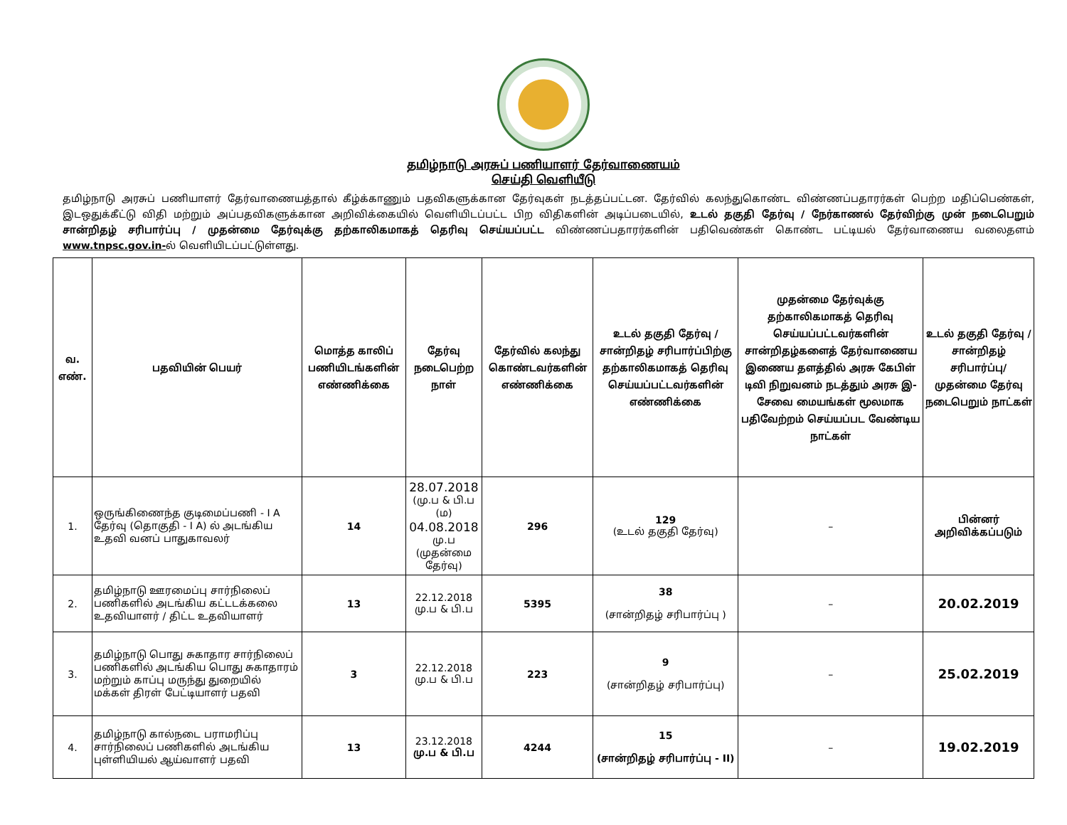தமிழ்நாடு அரசுப் பணியாளர் தேர்வாணையம்
செய்தி வெளியீடு
தமிழ்நாடு அரசுப் பணியாளர் தேர்வாணையத்தால் கீழ்க்காணும் பதவிகளுக்கான தேர்வுகள் நடத்தப்பட்டன. தேர்வில் கலந்துகொண்ட விண்ணப்பதாரர்கள் பெற்ற மதிப்பெண்கள், இடஒதுக்கீட்டு விதி மற்றும் அப்பதவிகளுக்கான அறிவிக்கையில் வெளியிடப்பட்ட பிற விதிகளின் அடிப்படையில், உடல் தகுதி தேர்வு / நேர்காணல் தேர்விற்கு முன் நடைபெறும் சான்றிதழ் சரிபார்ப்பு / முதன்மை தேர்வுக்கு தற்காலிகமாகத் தெரிவு செய்யப்பட்ட விண்ணப்பதாரர்களின் பதிவெண்கள் கொண்ட பட்டியல் தேர்வாணைய வலைதளம் www.tnpsc.gov.in-ல் வெளியிடப்பட்டுள்ளது.
| வ. எண். | பதவியின் பெயர் | மொத்த காலிப் பணியிடங்களின் எண்ணிக்கை | தேர்வு நடைபெற்ற நாள் | தேர்வில் கலந்து கொண்டவர்களின் எண்ணிக்கை | உடல் தகுதி தேர்வு / சான்றிதழ் சரிபார்ப்பிற்கு தற்காலிகமாகத் தெரிவு செய்யப்பட்டவர்களின் எண்ணிக்கை | முதன்மை தேர்வுக்கு தற்காலிகமாகத் தெரிவு செய்யப்பட்டவர்களின் சான்றிதழ்களைத் தேர்வாணைய இணைய தளத்தில் அரசு கேபிள் டிவி நிறுவனம் நடத்தும் அரசு இ-சேவை மையங்கள் மூலமாக பதிவேற்றம் செய்யப்பட வேண்டிய நாட்கள் | உடல் தகுதி தேர்வு / சான்றிதழ் சரிபார்ப்பு/ முதன்மை தேர்வு நடைபெறும் நாட்கள் |
| --- | --- | --- | --- | --- | --- | --- | --- |
| 1. | ஒருங்கிணைந்த குடிமைப்பணி - I A தேர்வு (தொகுதி - I A) ல் அடங்கிய உதவி வனப் பாதுகாவலர் | 14 | 28.07.2018 (மு.ப & பி.ப (ம) 04.08.2018 மு.ப (முதன்மை தேர்வு) | 296 | 129 (உடல் தகுதி தேர்வு) | – | பின்னர் அறிவிக்கப்படும் |
| 2. | தமிழ்நாடு ஊரமைப்பு சார்நிலைப் பணிகளில் அடங்கிய கட்டடக்கலை உதவியாளர் / திட்ட உதவியாளர் | 13 | 22.12.2018 மு.ப & பி.ப | 5395 | 38 (சான்றிதழ் சரிபார்ப்பு ) | – | 20.02.2019 |
| 3. | தமிழ்நாடு பொது சுகாதார சார்நிலைப் பணிகளில் அடங்கிய பொது சுகாதாரம் மற்றும் காப்பு மருந்து துறையில் மக்கள் திரள் பேட்டியாளர் பதவி | 3 | 22.12.2018 மு.ப & பி.ப | 223 | 9 (சான்றிதழ் சரிபார்ப்பு) | – | 25.02.2019 |
| 4. | தமிழ்நாடு கால்நடை பராமரிப்பு சார்நிலைப் பணிகளில் அடங்கிய புள்ளியியல் ஆய்வாளர் பதவி | 13 | 23.12.2018 மு.ப & பி.ப | 4244 | 15 (சான்றிதழ் சரிபார்ப்பு - II) | – | 19.02.2019 |